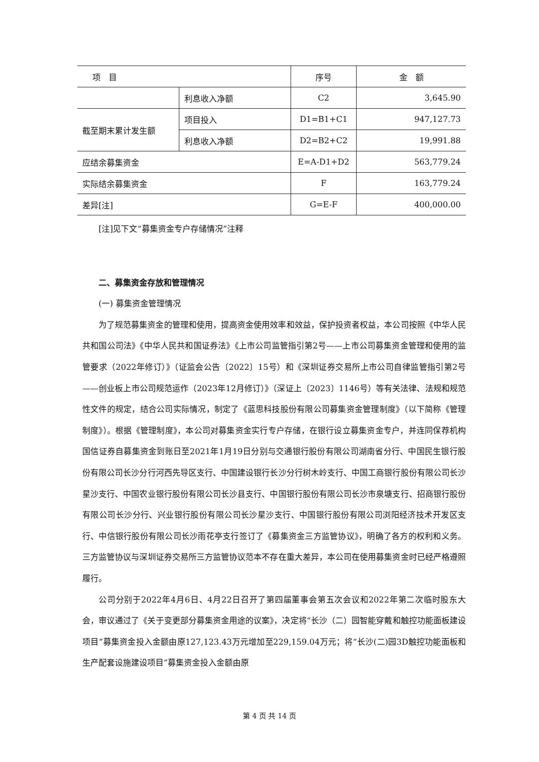| 项 目 | | 序号 | 金 额 |
| --- | --- | --- | --- |
| | 利息收入净额 | C2 | 3,645.90 |
| 截至期末累计发生额 | 项目投入 | D1=B1+C1 | 947,127.73 |
| | 利息收入净额 | D2=B2+C2 | 19,991.88 |
| 应结余募集资金 | | E=A-D1+D2 | 563,779.24 |
| 实际结余募集资金 | | F | 163,779.24 |
| 差异[注] | | G=E-F | 400,000.00 |
[注]见下文“募集资金专户存储情况”注释
二、募集资金存放和管理情况
(一) 募集资金管理情况
为了规范募集资金的管理和使用，提高资金使用效率和效益，保护投资者权益，本公司按照《中华人民共和国公司法》《中华人民共和国证券法》《上市公司监管指引第2号——上市公司募集资金管理和使用的监管要求（2022年修订）》（证监会公告〔2022〕15号）和《深圳证券交易所上市公司自律监管指引第2号——创业板上市公司规范运作（2023年12月修订）》（深证上〔2023〕1146号）等有关法律、法规和规范性文件的规定，结合公司实际情况，制定了《蓝思科技股份有限公司募集资金管理制度》（以下简称《管理制度》）。根据《管理制度》，本公司对募集资金实行专户存储，在银行设立募集资金专户，并连同保荐机构国信证券自募集资金到账日至2021年1月19日分别与交通银行股份有限公司湖南省分行、中国民生银行股份有限公司长沙分行河西先导区支行、中国建设银行长沙分行树木岭支行、中国工商银行股份有限公司长沙星沙支行、中国农业银行股份有限公司长沙县支行、中国银行股份有限公司长沙市泉塘支行、招商银行股份有限公司长沙分行、兴业银行股份有限公司长沙星沙支行、中国银行股份有限公司浏阳经济技术开发区支行、中信银行股份有限公司长沙雨花亭支行签订了《募集资金三方监管协议》，明确了各方的权利和义务。三方监管协议与深圳证券交易所三方监管协议范本不存在重大差异，本公司在使用募集资金时已经严格遵照履行。
公司分别于2022年4月6日、4月22日召开了第四届董事会第五次会议和2022年第二次临时股东大会，审议通过了《关于变更部分募集资金用途的议案》，决定将“长沙（二）园智能穿戴和触控功能面板建设项目”募集资金投入金额由原127,123.43万元增加至229,159.04万元；将“长沙(二)园3D触控功能面板和生产配套设施建设项目”募集资金投入金额由原
第 4 页 共 14 页